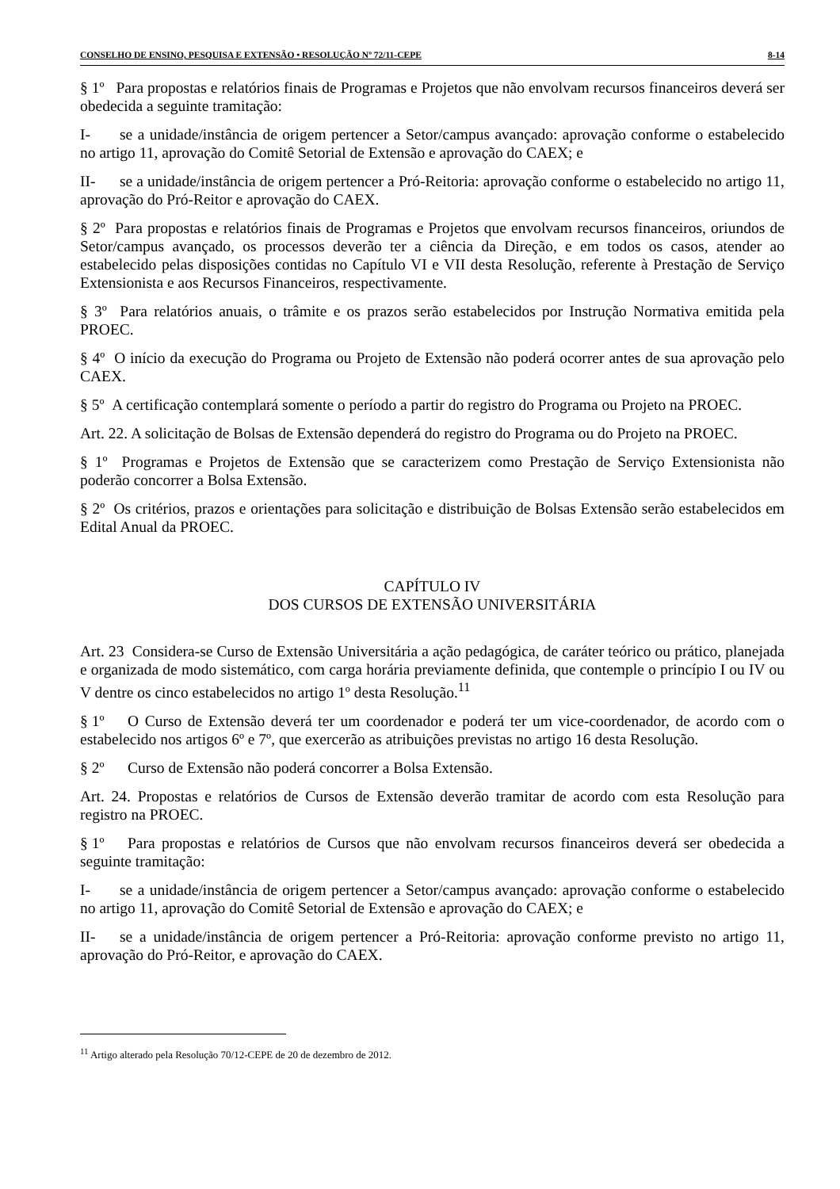CONSELHO DE ENSINO, PESQUISA E EXTENSÃO • RESOLUÇÃO Nº 72/11-CEPE 8-14
§ 1º Para propostas e relatórios finais de Programas e Projetos que não envolvam recursos financeiros deverá ser obedecida a seguinte tramitação:
I- se a unidade/instância de origem pertencer a Setor/campus avançado: aprovação conforme o estabelecido no artigo 11, aprovação do Comitê Setorial de Extensão e aprovação do CAEX; e
II- se a unidade/instância de origem pertencer a Pró-Reitoria: aprovação conforme o estabelecido no artigo 11, aprovação do Pró-Reitor e aprovação do CAEX.
§ 2º Para propostas e relatórios finais de Programas e Projetos que envolvam recursos financeiros, oriundos de Setor/campus avançado, os processos deverão ter a ciência da Direção, e em todos os casos, atender ao estabelecido pelas disposições contidas no Capítulo VI e VII desta Resolução, referente à Prestação de Serviço Extensionista e aos Recursos Financeiros, respectivamente.
§ 3º Para relatórios anuais, o trâmite e os prazos serão estabelecidos por Instrução Normativa emitida pela PROEC.
§ 4º O início da execução do Programa ou Projeto de Extensão não poderá ocorrer antes de sua aprovação pelo CAEX.
§ 5º A certificação contemplará somente o período a partir do registro do Programa ou Projeto na PROEC.
Art. 22. A solicitação de Bolsas de Extensão dependerá do registro do Programa ou do Projeto na PROEC.
§ 1º Programas e Projetos de Extensão que se caracterizem como Prestação de Serviço Extensionista não poderão concorrer a Bolsa Extensão.
§ 2º Os critérios, prazos e orientações para solicitação e distribuição de Bolsas Extensão serão estabelecidos em Edital Anual da PROEC.
CAPÍTULO IV
DOS CURSOS DE EXTENSÃO UNIVERSITÁRIA
Art. 23 Considera-se Curso de Extensão Universitária a ação pedagógica, de caráter teórico ou prático, planejada e organizada de modo sistemático, com carga horária previamente definida, que contemple o princípio I ou IV ou V dentre os cinco estabelecidos no artigo 1º desta Resolução.<sup>11</sup>
§ 1º O Curso de Extensão deverá ter um coordenador e poderá ter um vice-coordenador, de acordo com o estabelecido nos artigos 6º e 7º, que exercerão as atribuições previstas no artigo 16 desta Resolução.
§ 2º Curso de Extensão não poderá concorrer a Bolsa Extensão.
Art. 24. Propostas e relatórios de Cursos de Extensão deverão tramitar de acordo com esta Resolução para registro na PROEC.
§ 1º Para propostas e relatórios de Cursos que não envolvam recursos financeiros deverá ser obedecida a seguinte tramitação:
I- se a unidade/instância de origem pertencer a Setor/campus avançado: aprovação conforme o estabelecido no artigo 11, aprovação do Comitê Setorial de Extensão e aprovação do CAEX; e
II- se a unidade/instância de origem pertencer a Pró-Reitoria: aprovação conforme previsto no artigo 11, aprovação do Pró-Reitor, e aprovação do CAEX.
<sup>11</sup> Artigo alterado pela Resolução 70/12-CEPE de 20 de dezembro de 2012.